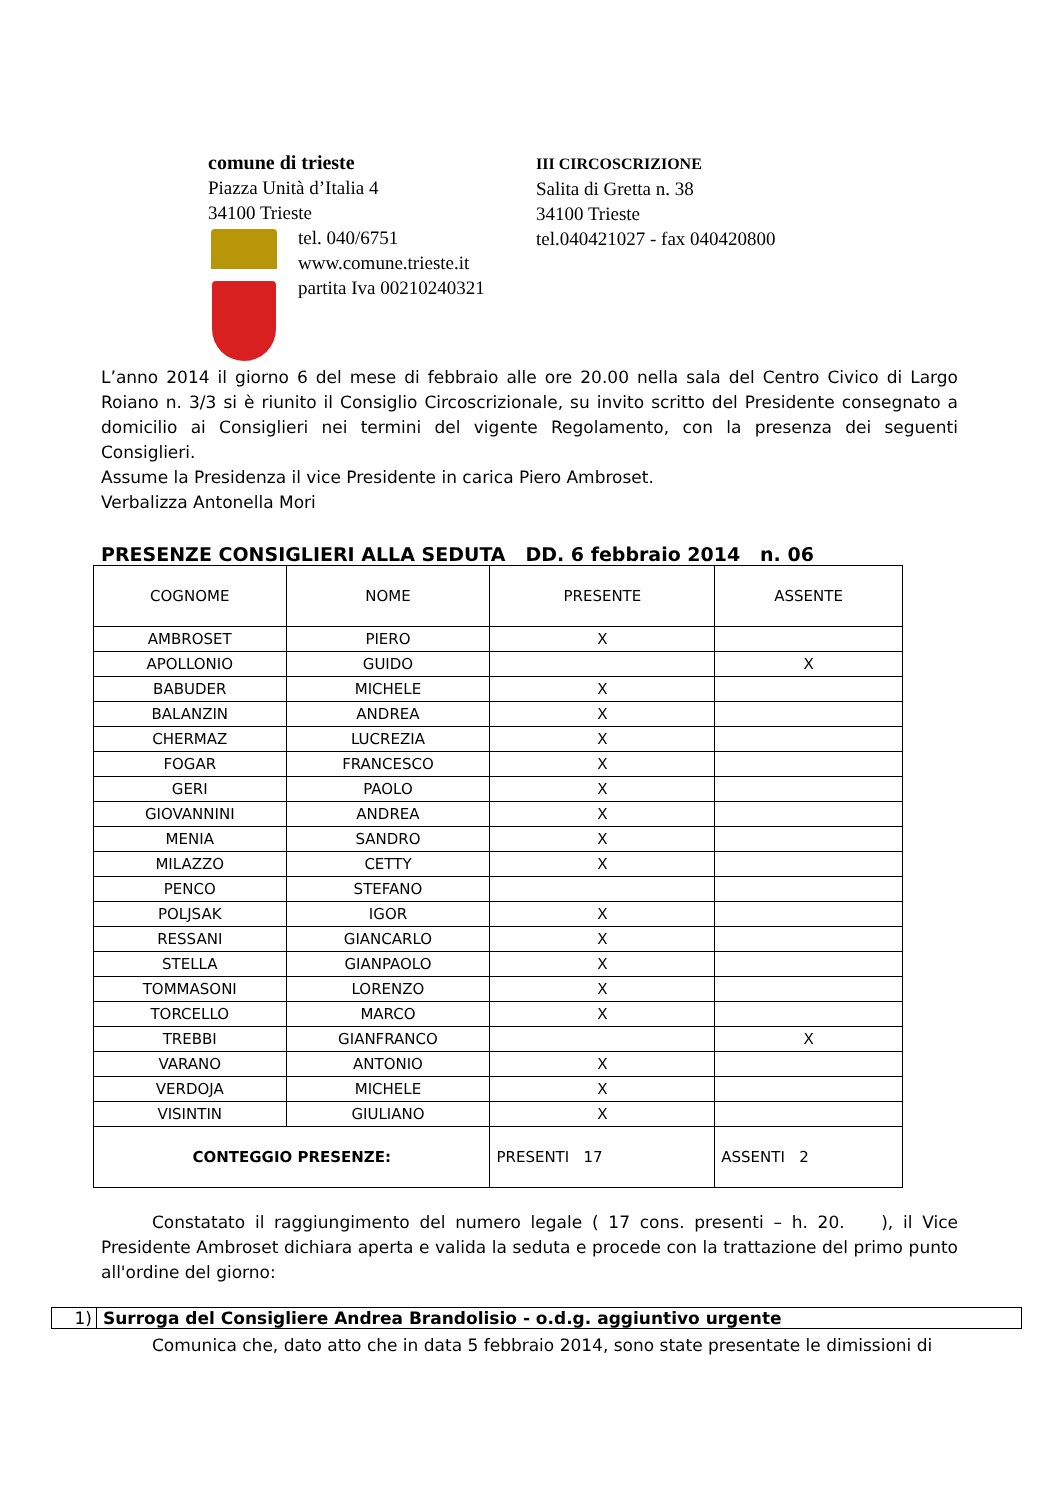comune di trieste
Piazza Unità d’Italia 4
34100 Trieste
tel. 040/6751
www.comune.trieste.it
partita Iva 00210240321
III CIRCOSCRIZIONE
Salita di Gretta n. 38
34100 Trieste
tel.040421027 - fax 040420800
L’anno 2014 il giorno 6 del mese di febbraio alle ore 20.00 nella sala del Centro Civico di Largo Roiano n. 3/3 si è riunito il Consiglio Circoscrizionale, su invito scritto del Presidente consegnato a domicilio ai Consiglieri nei termini del vigente Regolamento, con la presenza dei seguenti Consiglieri.
Assume la Presidenza il vice Presidente in carica Piero Ambroset.
Verbalizza Antonella Mori
PRESENZE CONSIGLIERI ALLA SEDUTA DD. 6 febbraio 2014 n. 06
| COGNOME | NOME | PRESENTE | ASSENTE |
| --- | --- | --- | --- |
| AMBROSET | PIERO | X | |
| APOLLONIO | GUIDO | | X |
| BABUDER | MICHELE | X | |
| BALANZIN | ANDREA | X | |
| CHERMAZ | LUCREZIA | X | |
| FOGAR | FRANCESCO | X | |
| GERI | PAOLO | X | |
| GIOVANNINI | ANDREA | X | |
| MENIA | SANDRO | X | |
| MILAZZO | CETTY | X | |
| PENCO | STEFANO | | |
| POLJSAK | IGOR | X | |
| RESSANI | GIANCARLO | X | |
| STELLA | GIANPAOLO | X | |
| TOMMASONI | LORENZO | X | |
| TORCELLO | MARCO | X | |
| TREBBI | GIANFRANCO | | X |
| VARANO | ANTONIO | X | |
| VERDOJA | MICHELE | X | |
| VISINTIN | GIULIANO | X | |
| CONTEGGIO PRESENZE: | | PRESENTI 17 | ASSENTI 2 |
   Constatato il raggiungimento del numero legale ( 17 cons. presenti – h. 20.   ), il Vice Presidente Ambroset dichiara aperta e valida la seduta e procede con la trattazione del primo punto all'ordine del giorno:
1) Surroga del Consigliere Andrea Brandolisio - o.d.g. aggiuntivo urgente
   Comunica che, dato atto che in data 5 febbraio 2014, sono state presentate le dimissioni di